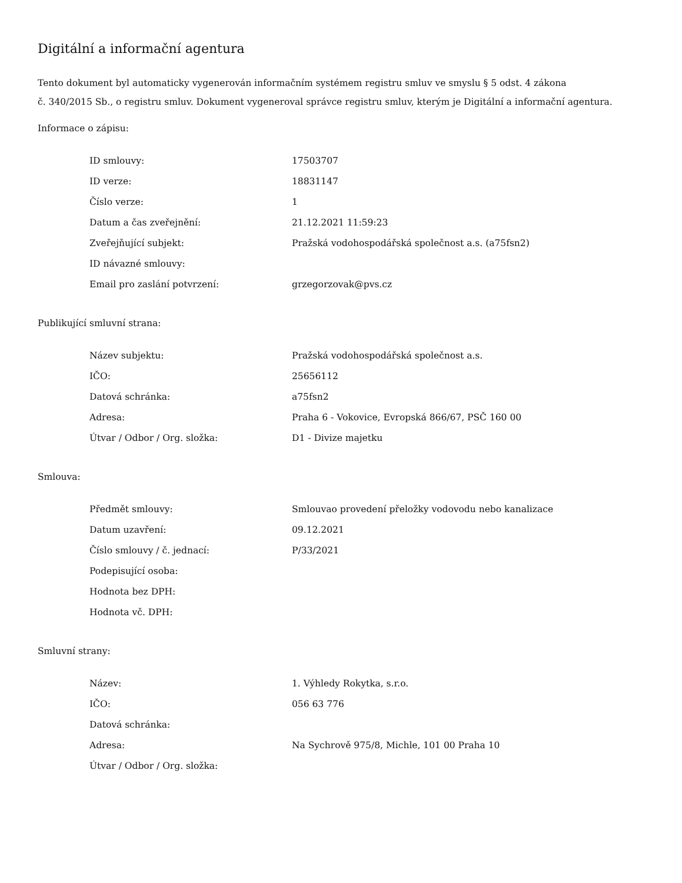Digitální a informační agentura
Tento dokument byl automaticky vygenerován informačním systémem registru smluv ve smyslu § 5 odst. 4 zákona
č. 340/2015 Sb., o registru smluv. Dokument vygeneroval správce registru smluv, kterým je Digitální a informační agentura.
Informace o zápisu:
| ID smlouvy: | 17503707 |
| ID verze: | 18831147 |
| Číslo verze: | 1 |
| Datum a čas zveřejnění: | 21.12.2021 11:59:23 |
| Zveřejňující subjekt: | Pražská vodohospodářská společnost a.s. (a75fsn2) |
| ID návazné smlouvy: | |
| Email pro zaslání potvrzení: | grzegorzovak@pvs.cz |
Publikující smluvní strana:
| Název subjektu: | Pražská vodohospodářská společnost a.s. |
| IČO: | 25656112 |
| Datová schránka: | a75fsn2 |
| Adresa: | Praha 6 - Vokovice, Evropská 866/67, PSČ 160 00 |
| Útvar / Odbor / Org. složka: | D1 - Divize majetku |
Smlouva:
| Předmět smlouvy: | Smlouvao provedení přeložky vodovodu nebo kanalizace |
| Datum uzavření: | 09.12.2021 |
| Číslo smlouvy / č. jednací: | P/33/2021 |
| Podepisující osoba: | |
| Hodnota bez DPH: | |
| Hodnota vč. DPH: | |
Smluvní strany:
| Název: | 1. Výhledy Rokytka, s.r.o. |
| IČO: | 056 63 776 |
| Datová schránka: | |
| Adresa: | Na Sychrově 975/8, Michle, 101 00 Praha 10 |
| Útvar / Odbor / Org. složka: | |